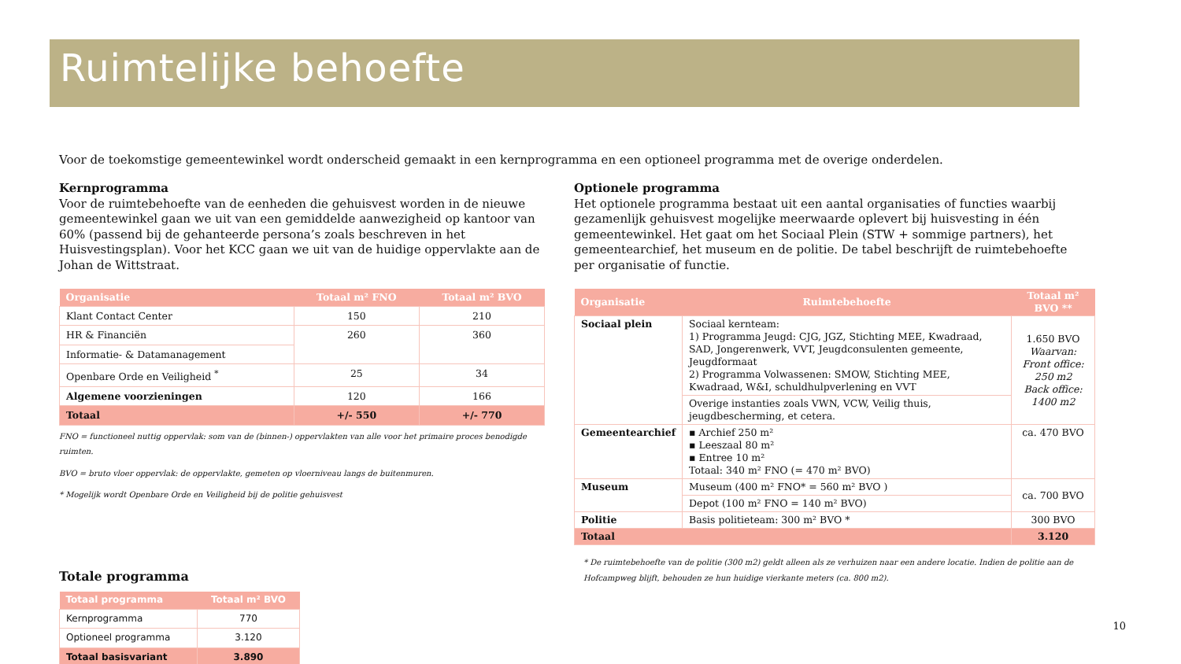Ruimtelijke behoefte
Voor de toekomstige gemeentewinkel wordt onderscheid gemaakt in een kernprogramma en een optioneel programma met de overige onderdelen.
Kernprogramma
Voor de ruimtebehoefte van de eenheden die gehuisvest worden in de nieuwe gemeentewinkel gaan we uit van een gemiddelde aanwezigheid op kantoor van 60% (passend bij de gehanteerde persona’s zoals beschreven in het Huisvestingsplan). Voor het KCC gaan we uit van de huidige oppervlakte aan de Johan de Wittstraat.
| Organisatie | Totaal m² FNO | Totaal m² BVO |
| --- | --- | --- |
| Klant Contact Center | 150 | 210 |
| HR & Financiën | 260 | 360 |
| Informatie- & Datamanagement | | |
| Openbare Orde en Veiligheid <sup>*</sup> | 25 | 34 |
| Algemene voorzieningen | 120 | 166 |
| Totaal | +/- 550 | +/- 770 |
FNO = functioneel nuttig oppervlak: som van de (binnen-) oppervlakten van alle voor het primaire proces benodigde ruimten.
BVO = bruto vloer oppervlak: de oppervlakte, gemeten op vloerniveau langs de buitenmuren.
* Mogelijk wordt Openbare Orde en Veiligheid bij de politie gehuisvest
Totale programma
| Totaal programma | Totaal m² BVO |
| --- | --- |
| Kernprogramma | 770 |
| Optioneel programma | 3.120 |
| Totaal basisvariant | 3.890 |
Optionele programma
Het optionele programma bestaat uit een aantal organisaties of functies waarbij gezamenlijk gehuisvest mogelijke meerwaarde oplevert bij huisvesting in één gemeentewinkel. Het gaat om het Sociaal Plein (STW + sommige partners), het gemeentearchief, het museum en de politie. De tabel beschrijft de ruimtebehoefte per organisatie of functie.
| Organisatie | Ruimtebehoefte | Totaal m² BVO ** |
| --- | --- | --- |
| Sociaal plein | Sociaal kernteam: 1) Programma Jeugd: CJG, JGZ, Stichting MEE, Kwadraad, SAD, Jongerenwerk, VVT, Jeugdconsulenten gemeente, Jeugdformaat 2) Programma Volwassenen: SMOW, Stichting MEE, Kwadraad, W&I, schuldhulpverlening en VVT | 1.650 BVO Waarvan: Front office: 250 m2 Back office: 1400 m2 |
| | Overige instanties zoals VWN, VCW, Veilig thuis, jeugdbescherming, et cetera. | |
| Gemeentearchief | ▪ Archief 250 m² ▪ Leeszaal 80 m² ▪ Entree 10 m² Totaal: 340 m² FNO (= 470 m² BVO) | ca. 470 BVO |
| Museum | Museum (400 m² FNO* = 560 m² BVO ) | ca. 700 BVO |
| | Depot (100 m² FNO = 140 m² BVO) | |
| Politie | Basis politieteam: 300 m² BVO * | 300 BVO |
| Totaal | | 3.120 |
* De ruimtebehoefte van de politie (300 m2) geldt alleen als ze verhuizen naar een andere locatie. Indien de politie aan de Hofcampweg blijft, behouden ze hun huidige vierkante meters (ca. 800 m2).
10